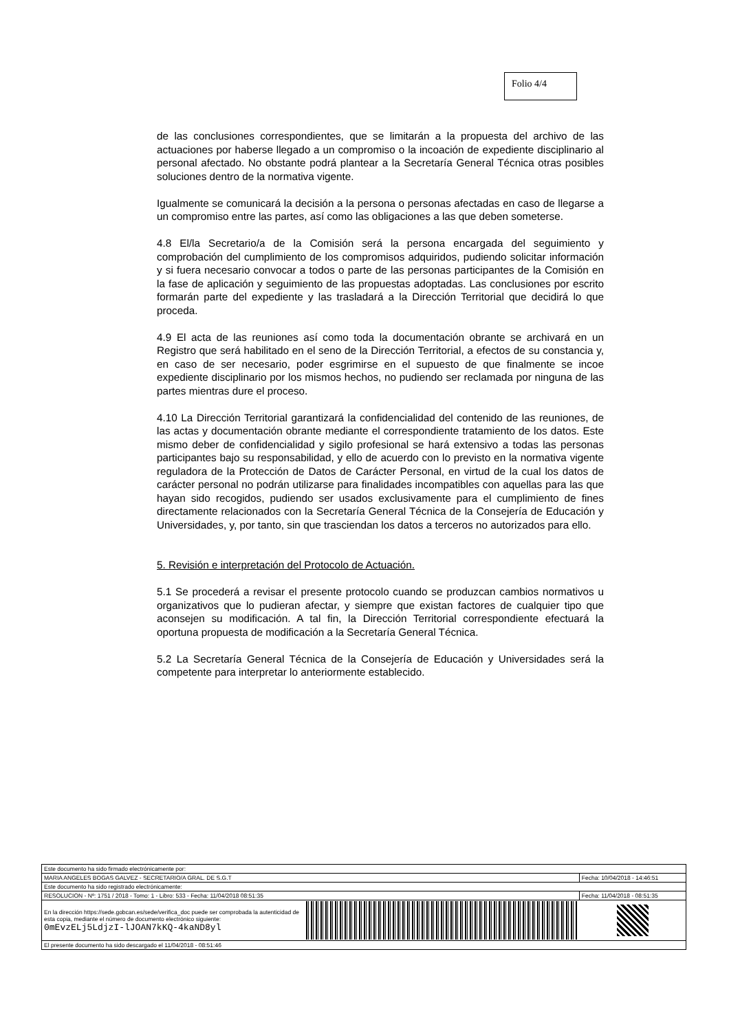Folio 4/4
de las conclusiones correspondientes, que se limitarán a la propuesta del archivo de las actuaciones por haberse llegado a un compromiso o la incoación de expediente disciplinario al personal afectado. No obstante podrá plantear a la Secretaría General Técnica otras posibles soluciones dentro de la normativa vigente.
Igualmente se comunicará la decisión a la persona o personas afectadas en caso de llegarse a un compromiso entre las partes, así como las obligaciones a las que deben someterse.
4.8 El/la Secretario/a de la Comisión será la persona encargada del seguimiento y comprobación del cumplimiento de los compromisos adquiridos, pudiendo solicitar información y si fuera necesario convocar a todos o parte de las personas participantes de la Comisión en la fase de aplicación y seguimiento de las propuestas adoptadas. Las conclusiones por escrito formarán parte del expediente y las trasladará a la Dirección Territorial que decidirá lo que proceda.
4.9 El acta de las reuniones así como toda la documentación obrante se archivará en un Registro que será habilitado en el seno de la Dirección Territorial, a efectos de su constancia y, en caso de ser necesario, poder esgrimirse en el supuesto de que finalmente se incoe expediente disciplinario por los mismos hechos, no pudiendo ser reclamada por ninguna de las partes mientras dure el proceso.
4.10 La Dirección Territorial garantizará la confidencialidad del contenido de las reuniones, de las actas y documentación obrante mediante el correspondiente tratamiento de los datos. Este mismo deber de confidencialidad y sigilo profesional se hará extensivo a todas las personas participantes bajo su responsabilidad, y ello de acuerdo con lo previsto en la normativa vigente reguladora de la Protección de Datos de Carácter Personal, en virtud de la cual los datos de carácter personal no podrán utilizarse para finalidades incompatibles con aquellas para las que hayan sido recogidos, pudiendo ser usados exclusivamente para el cumplimiento de fines directamente relacionados con la Secretaría General Técnica de la Consejería de Educación y Universidades, y, por tanto, sin que trasciendan los datos a terceros no autorizados para ello.
5. Revisión e interpretación del Protocolo de Actuación.
5.1 Se procederá a revisar el presente protocolo cuando se produzcan cambios normativos u organizativos que lo pudieran afectar, y siempre que existan factores de cualquier tipo que aconsejen su modificación. A tal fin, la Dirección Territorial correspondiente efectuará la oportuna propuesta de modificación a la Secretaría General Técnica.
5.2 La Secretaría General Técnica de la Consejería de Educación y Universidades será la competente para interpretar lo anteriormente establecido.
| Este documento ha sido firmado electrónicamente por: | | | |
| MARIA ANGELES BOGAS GALVEZ - SECRETARIO/A GRAL. DE S.G.T | | | Fecha: 10/04/2018 - 14:46:51 |
| Este documento ha sido registrado electrónicamente: | | | |
| RESOLUCION - Nº: 1751 / 2018 - Tomo: 1 - Libro: 533 - Fecha: 11/04/2018 08:51:35 | | | Fecha: 11/04/2018 - 08:51:35 |
| En la dirección https://sede.gobcan.es/sede/verifica_doc puede ser comprobada la autenticidad de esta copia, mediante el número de documento electrónico siguiente: 0mEvzELj5LdjzI-lJOAN7kKQ-4kaND8yl | | | |
| El presente documento ha sido descargado el 11/04/2018 - 08:51:46 | | | |